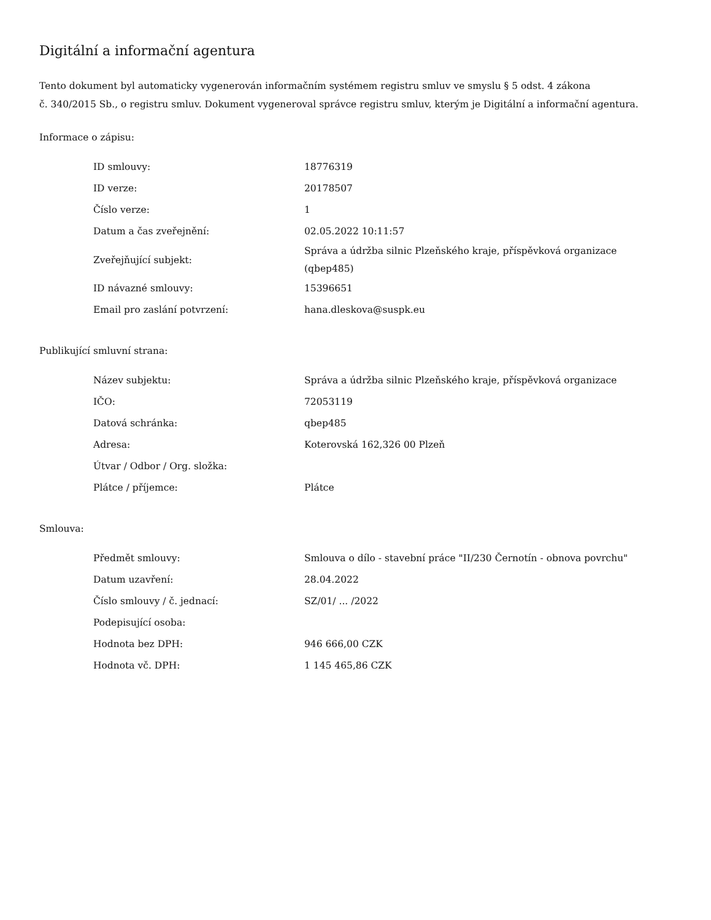Digitální a informační agentura
Tento dokument byl automaticky vygenerován informačním systémem registru smluv ve smyslu § 5 odst. 4 zákona
č. 340/2015 Sb., o registru smluv. Dokument vygeneroval správce registru smluv, kterým je Digitální a informační agentura.
Informace o zápisu:
| ID smlouvy: | 18776319 |
| ID verze: | 20178507 |
| Číslo verze: | 1 |
| Datum a čas zveřejnění: | 02.05.2022 10:11:57 |
| Zveřejňující subjekt: | Správa a údržba silnic Plzeňského kraje, příspěvková organizace (qbep485) |
| ID návazné smlouvy: | 15396651 |
| Email pro zaslání potvrzení: | hana.dleskova@suspk.eu |
Publikující smluvní strana:
| Název subjektu: | Správa a údržba silnic Plzeňského kraje, příspěvková organizace |
| IČO: | 72053119 |
| Datová schránka: | qbep485 |
| Adresa: | Koterovská 162,326 00 Plzeň |
| Útvar / Odbor / Org. složka: | |
| Plátce / příjemce: | Plátce |
Smlouva:
| Předmět smlouvy: | Smlouva o dílo - stavební práce "II/230 Černotín - obnova povrchu" |
| Datum uzavření: | 28.04.2022 |
| Číslo smlouvy / č. jednací: | SZ/01/ ... /2022 |
| Podepisující osoba: | |
| Hodnota bez DPH: | 946 666,00 CZK |
| Hodnota vč. DPH: | 1 145 465,86 CZK |